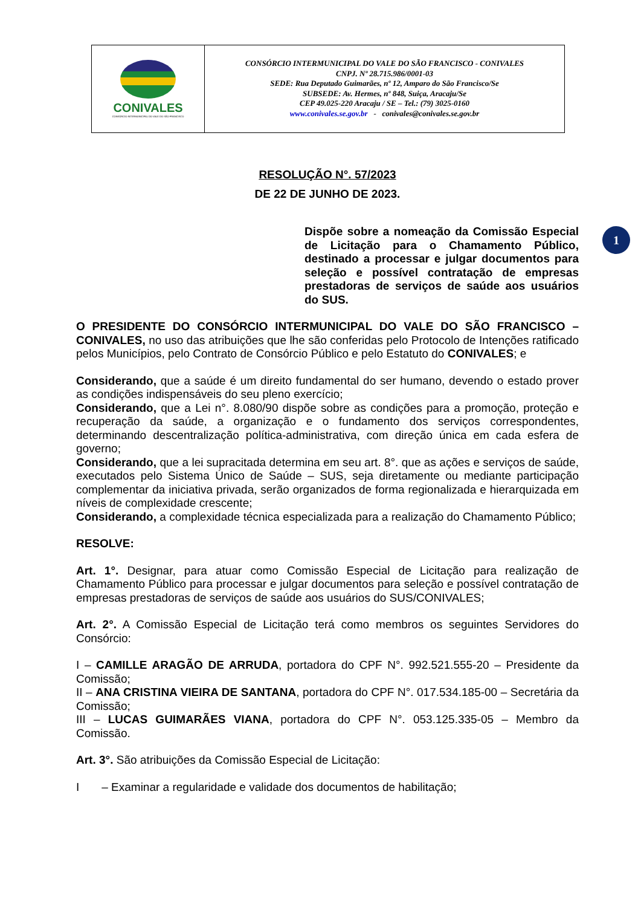CONIVALES
CONSÓRCIO INTERMUNICIPAL DO VALE DO SÃO FRANCISCO
CONSÓRCIO INTERMUNICIPAL DO VALE DO SÃO FRANCISCO - CONIVALES
CNPJ. Nº 28.715.986/0001-03
SEDE: Rua Deputado Guimarães, nº 12, Amparo do São Francisco/Se
SUBSEDE: Av. Hermes, nº 848, Suiça, Aracaju/Se
CEP 49.025-220 Aracaju / SE – Tel.: (79) 3025-0160
www.conivales.se.gov.br - conivales@conivales.se.gov.br
1
RESOLUÇÃO N°. 57/2023
DE 22 DE JUNHO DE 2023.
Dispõe sobre a nomeação da Comissão Especial de Licitação para o Chamamento Público, destinado a processar e julgar documentos para seleção e possível contratação de empresas prestadoras de serviços de saúde aos usuários do SUS.
O PRESIDENTE DO CONSÓRCIO INTERMUNICIPAL DO VALE DO SÃO FRANCISCO – CONIVALES, no uso das atribuições que lhe são conferidas pelo Protocolo de Intenções ratificado pelos Municípios, pelo Contrato de Consórcio Público e pelo Estatuto do CONIVALES; e
Considerando, que a saúde é um direito fundamental do ser humano, devendo o estado prover as condições indispensáveis do seu pleno exercício;
Considerando, que a Lei n°. 8.080/90 dispõe sobre as condições para a promoção, proteção e recuperação da saúde, a organização e o fundamento dos serviços correspondentes, determinando descentralização política-administrativa, com direção única em cada esfera de governo;
Considerando, que a lei supracitada determina em seu art. 8°. que as ações e serviços de saúde, executados pelo Sistema Único de Saúde – SUS, seja diretamente ou mediante participação complementar da iniciativa privada, serão organizados de forma regionalizada e hierarquizada em níveis de complexidade crescente;
Considerando, a complexidade técnica especializada para a realização do Chamamento Público;
RESOLVE:
Art. 1°. Designar, para atuar como Comissão Especial de Licitação para realização de Chamamento Público para processar e julgar documentos para seleção e possível contratação de empresas prestadoras de serviços de saúde aos usuários do SUS/CONIVALES;
Art. 2°. A Comissão Especial de Licitação terá como membros os seguintes Servidores do Consórcio:
I – CAMILLE ARAGÃO DE ARRUDA, portadora do CPF N°. 992.521.555-20 – Presidente da Comissão;
II – ANA CRISTINA VIEIRA DE SANTANA, portadora do CPF N°. 017.534.185-00 – Secretária da Comissão;
III – LUCAS GUIMARÃES VIANA, portadora do CPF N°. 053.125.335-05 – Membro da Comissão.
Art. 3°. São atribuições da Comissão Especial de Licitação:
I – Examinar a regularidade e validade dos documentos de habilitação;